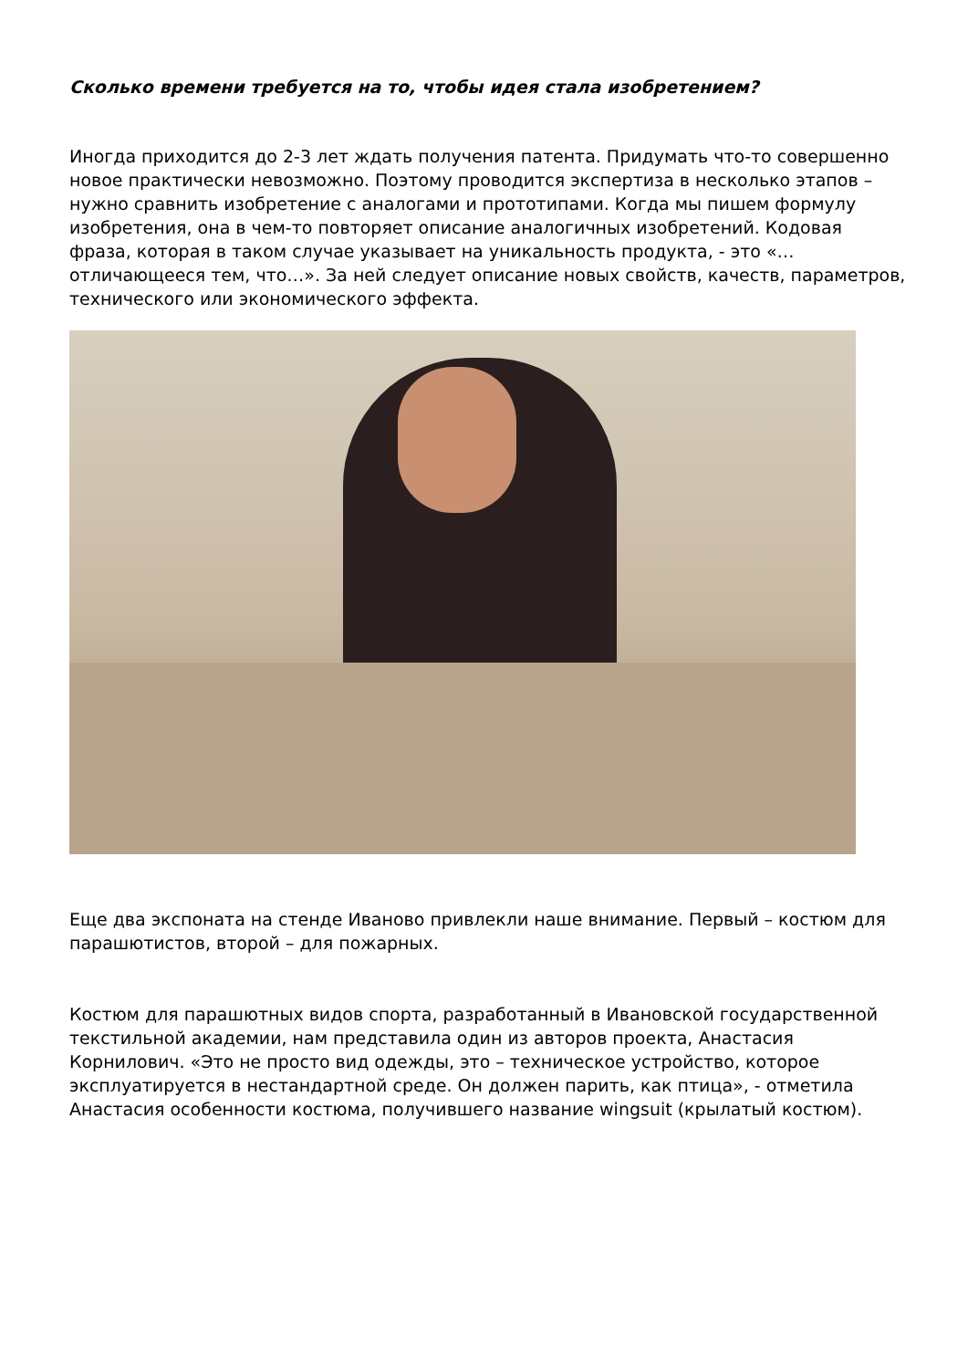Сколько времени требуется на то, чтобы идея стала изобретением?
Иногда приходится до 2-3 лет ждать получения патента. Придумать что-то совершенно новое практически невозможно. Поэтому проводится экспертиза в несколько этапов – нужно сравнить изобретение с аналогами и прототипами. Когда мы пишем формулу изобретения, она в чем-то повторяет описание аналогичных изобретений. Кодовая фраза, которая в таком случае указывает на уникальность продукта, - это «…отличающееся тем, что…». За ней следует описание новых свойств, качеств, параметров, технического или экономического эффекта.
Еще два экспоната на стенде Иваново привлекли наше внимание. Первый – костюм для парашютистов, второй – для пожарных.
Костюм для парашютных видов спорта, разработанный в Ивановской государственной текстильной академии, нам представила один из авторов проекта, Анастасия Корнилович. «Это не просто вид одежды, это – техническое устройство, которое эксплуатируется в нестандартной среде. Он должен парить, как птица», - отметила Анастасия особенности костюма, получившего название wingsuit (крылатый костюм).